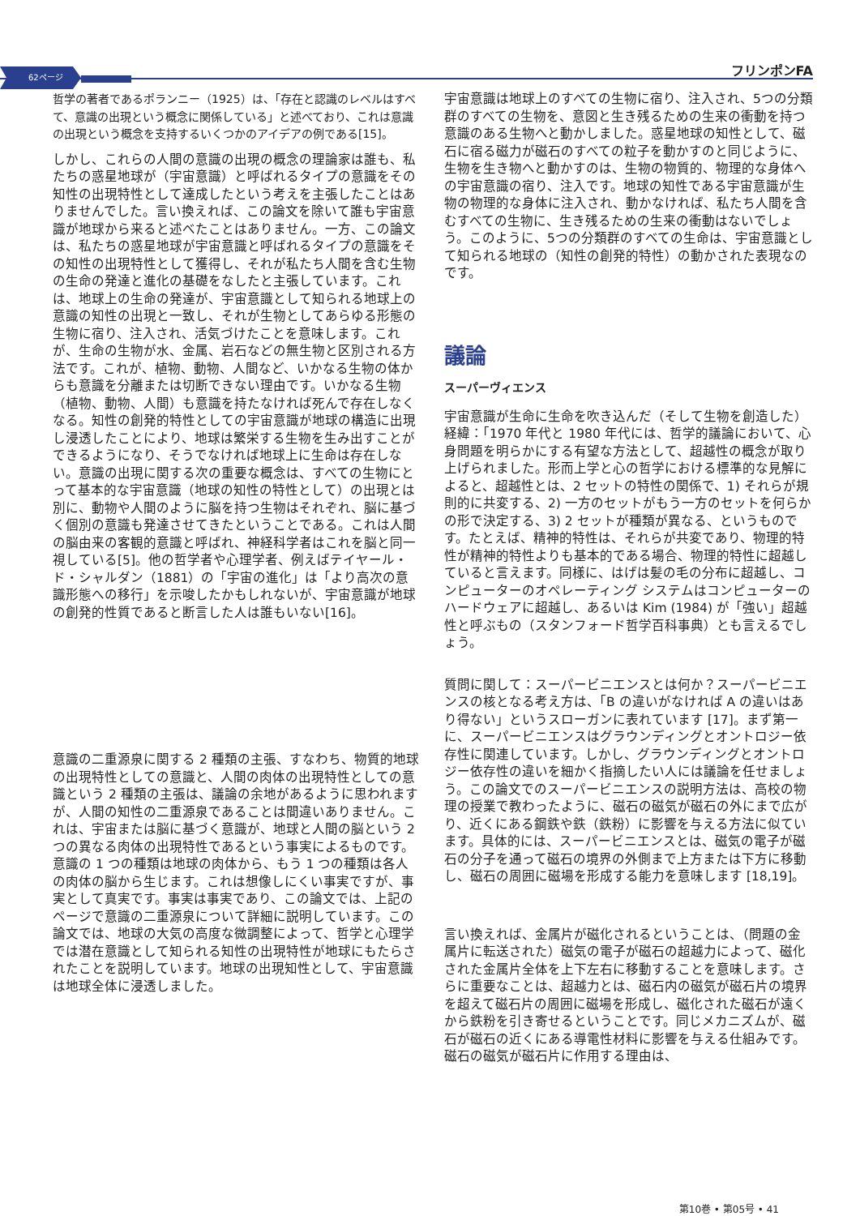62ページ フリンポンFA
哲学の著者であるポランニー（1925）は、「存在と認識のレベルはすべて、意識の出現という概念に関係している」と述べており、これは意識の出現という概念を支持するいくつかのアイデアの例である[15]。
しかし、これらの人間の意識の出現の概念の理論家は誰も、私たちの惑星地球が（宇宙意識）と呼ばれるタイプの意識をその知性の出現特性として達成したという考えを主張したことはありませんでした。言い換えれば、この論文を除いて誰も宇宙意識が地球から来ると述べたことはありません。一方、この論文は、私たちの惑星地球が宇宙意識と呼ばれるタイプの意識をその知性の出現特性として獲得し、それが私たち人間を含む生物の生命の発達と進化の基礎をなしたと主張しています。これは、地球上の生命の発達が、宇宙意識として知られる地球上の意識の知性の出現と一致し、それが生物としてあらゆる形態の生物に宿り、注入され、活気づけたことを意味します。これが、生命の生物が水、金属、岩石などの無生物と区別される方法です。これが、植物、動物、人間など、いかなる生物の体からも意識を分離または切断できない理由です。いかなる生物（植物、動物、人間）も意識を持たなければ死んで存在しなくなる。知性の創発的特性としての宇宙意識が地球の構造に出現し浸透したことにより、地球は繁栄する生物を生み出すことができるようになり、そうでなければ地球上に生命は存在しない。意識の出現に関する次の重要な概念は、すべての生物にとって基本的な宇宙意識（地球の知性の特性として）の出現とは別に、動物や人間のように脳を持つ生物はそれぞれ、脳に基づく個別の意識も発達させてきたということである。これは人間の脳由来の客観的意識と呼ばれ、神経科学者はこれを脳と同一視している[5]。他の哲学者や心理学者、例えばテイヤール・ド・シャルダン（1881）の「宇宙の進化」は「より高次の意識形態への移行」を示唆したかもしれないが、宇宙意識が地球の創発的性質であると断言した人は誰もいない[16]。
意識の二重源泉に関する 2 種類の主張、すなわち、物質的地球の出現特性としての意識と、人間の肉体の出現特性としての意識という 2 種類の主張は、議論の余地があるように思われますが、人間の知性の二重源泉であることは間違いありません。これは、宇宙または脳に基づく意識が、地球と人間の脳という 2 つの異なる肉体の出現特性であるという事実によるものです。意識の 1 つの種類は地球の肉体から、もう 1 つの種類は各人の肉体の脳から生じます。これは想像しにくい事実ですが、事実として真実です。事実は事実であり、この論文では、上記のページで意識の二重源泉について詳細に説明しています。この論文では、地球の大気の高度な微調整によって、哲学と心理学では潜在意識として知られる知性の出現特性が地球にもたらされたことを説明しています。地球の出現知性として、宇宙意識は地球全体に浸透しました。
宇宙意識は地球上のすべての生物に宿り、注入され、5つの分類群のすべての生物を、意図と生き残るための生来の衝動を持つ意識のある生物へと動かしました。惑星地球の知性として、磁石に宿る磁力が磁石のすべての粒子を動かすのと同じように、生物を生き物へと動かすのは、生物の物質的、物理的な身体への宇宙意識の宿り、注入です。地球の知性である宇宙意識が生物の物理的な身体に注入され、動かなければ、私たち人間を含むすべての生物に、生き残るための生来の衝動はないでしょう。このように、5つの分類群のすべての生命は、宇宙意識として知られる地球の（知性の創発的特性）の動かされた表現なのです。
議論
スーパーヴィエンス
宇宙意識が生命に生命を吹き込んだ（そして生物を創造した）経緯：「1970 年代と 1980 年代には、哲学的議論において、心身問題を明らかにする有望な方法として、超越性の概念が取り上げられました。形而上学と心の哲学における標準的な見解によると、超越性とは、2 セットの特性の関係で、1) それらが規則的に共変する、2) 一方のセットがもう一方のセットを何らかの形で決定する、3) 2 セットが種類が異なる、というものです。たとえば、精神的特性は、それらが共変であり、物理的特性が精神的特性よりも基本的である場合、物理的特性に超越していると言えます。同様に、はげは髪の毛の分布に超越し、コンピューターのオペレーティング システムはコンピューターのハードウェアに超越し、あるいは Kim (1984) が「強い」超越性と呼ぶもの（スタンフォード哲学百科事典）とも言えるでしょう。
質問に関して：スーパービニエンスとは何か？スーパービニエンスの核となる考え方は、「B の違いがなければ A の違いはあり得ない」というスローガンに表れています [17]。まず第一に、スーパービニエンスはグラウンディングとオントロジー依存性に関連しています。しかし、グラウンディングとオントロジー依存性の違いを細かく指摘したい人には議論を任せましょう。この論文でのスーパービニエンスの説明方法は、高校の物理の授業で教わったように、磁石の磁気が磁石の外にまで広がり、近くにある鋼鉄や鉄（鉄粉）に影響を与える方法に似ています。具体的には、スーパービニエンスとは、磁気の電子が磁石の分子を通って磁石の境界の外側まで上方または下方に移動し、磁石の周囲に磁場を形成する能力を意味します [18,19]。
言い換えれば、金属片が磁化されるということは、（問題の金属片に転送された）磁気の電子が磁石の超越力によって、磁化された金属片全体を上下左右に移動することを意味します。さらに重要なことは、超越力とは、磁石内の磁気が磁石片の境界を超えて磁石片の周囲に磁場を形成し、磁化された磁石が遠くから鉄粉を引き寄せるということです。同じメカニズムが、磁石が磁石の近くにある導電性材料に影響を与える仕組みです。磁石の磁気が磁石片に作用する理由は、
第10巻 • 第05号 • 41